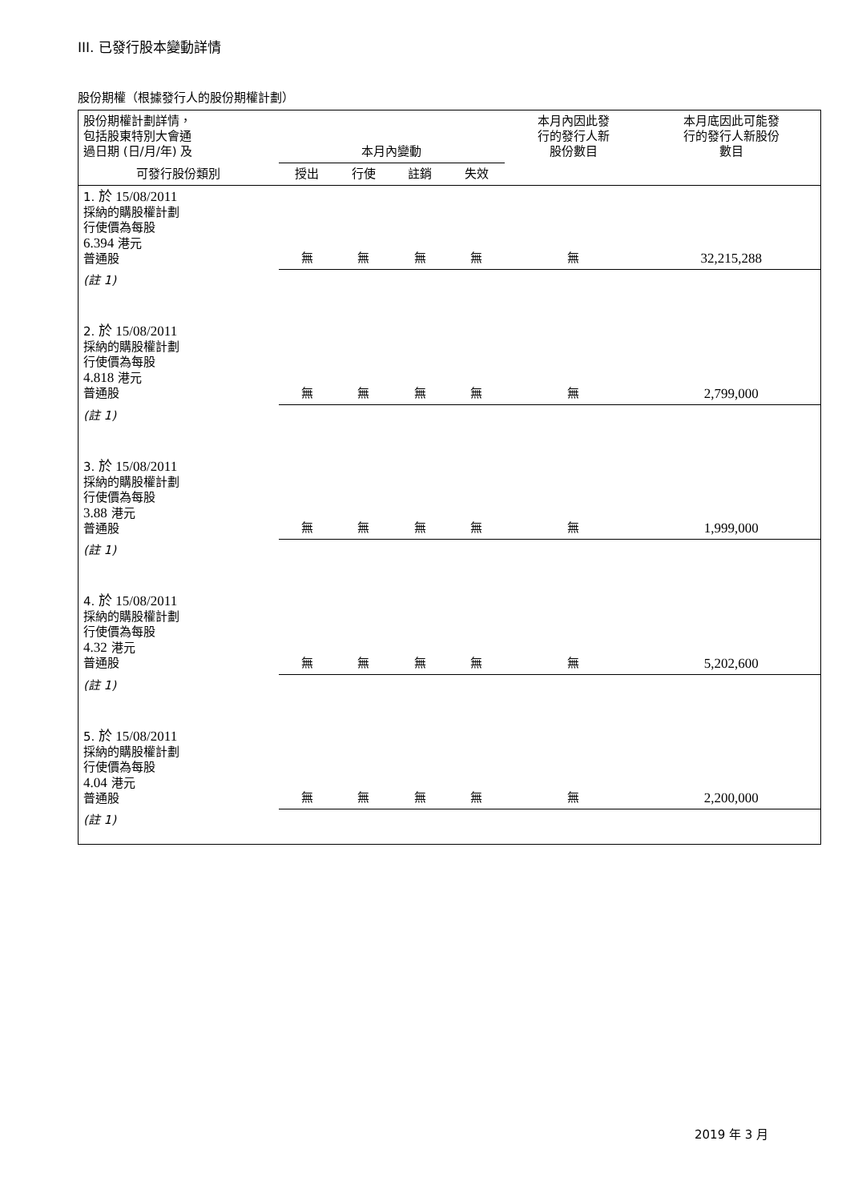III. 已發行股本變動詳情
股份期權（根據發行人的股份期權計劃）
| 股份期權計劃詳情， 包括股東特別大會通 過日期 (日/月/年) 及 | 本月內變動 | | | | 本月內因此發 行的發行人新 股份數目 | 本月底因此可能發 行的發行人新股份 數目 |
| --- | --- | --- | --- | --- | --- | --- |
| 可發行股份類別 | 授出 | 行使 | 註銷 | 失效 | | |
| 1. 於 15/08/2011 採納的購股權計劃 行使價為每股 6.394 港元 普通股 | 無 | 無 | 無 | 無 | 無 | 32,215,288 |
| (註 1) | | | | | | |
| 2. 於 15/08/2011 採納的購股權計劃 行使價為每股 4.818 港元 普通股 | 無 | 無 | 無 | 無 | 無 | 2,799,000 |
| (註 1) | | | | | | |
| 3. 於 15/08/2011 採納的購股權計劃 行使價為每股 3.88 港元 普通股 | 無 | 無 | 無 | 無 | 無 | 1,999,000 |
| (註 1) | | | | | | |
| 4. 於 15/08/2011 採納的購股權計劃 行使價為每股 4.32 港元 普通股 | 無 | 無 | 無 | 無 | 無 | 5,202,600 |
| (註 1) | | | | | | |
| 5. 於 15/08/2011 採納的購股權計劃 行使價為每股 4.04 港元 普通股 | 無 | 無 | 無 | 無 | 無 | 2,200,000 |
| (註 1) | | | | | | |
2019 年 3 月